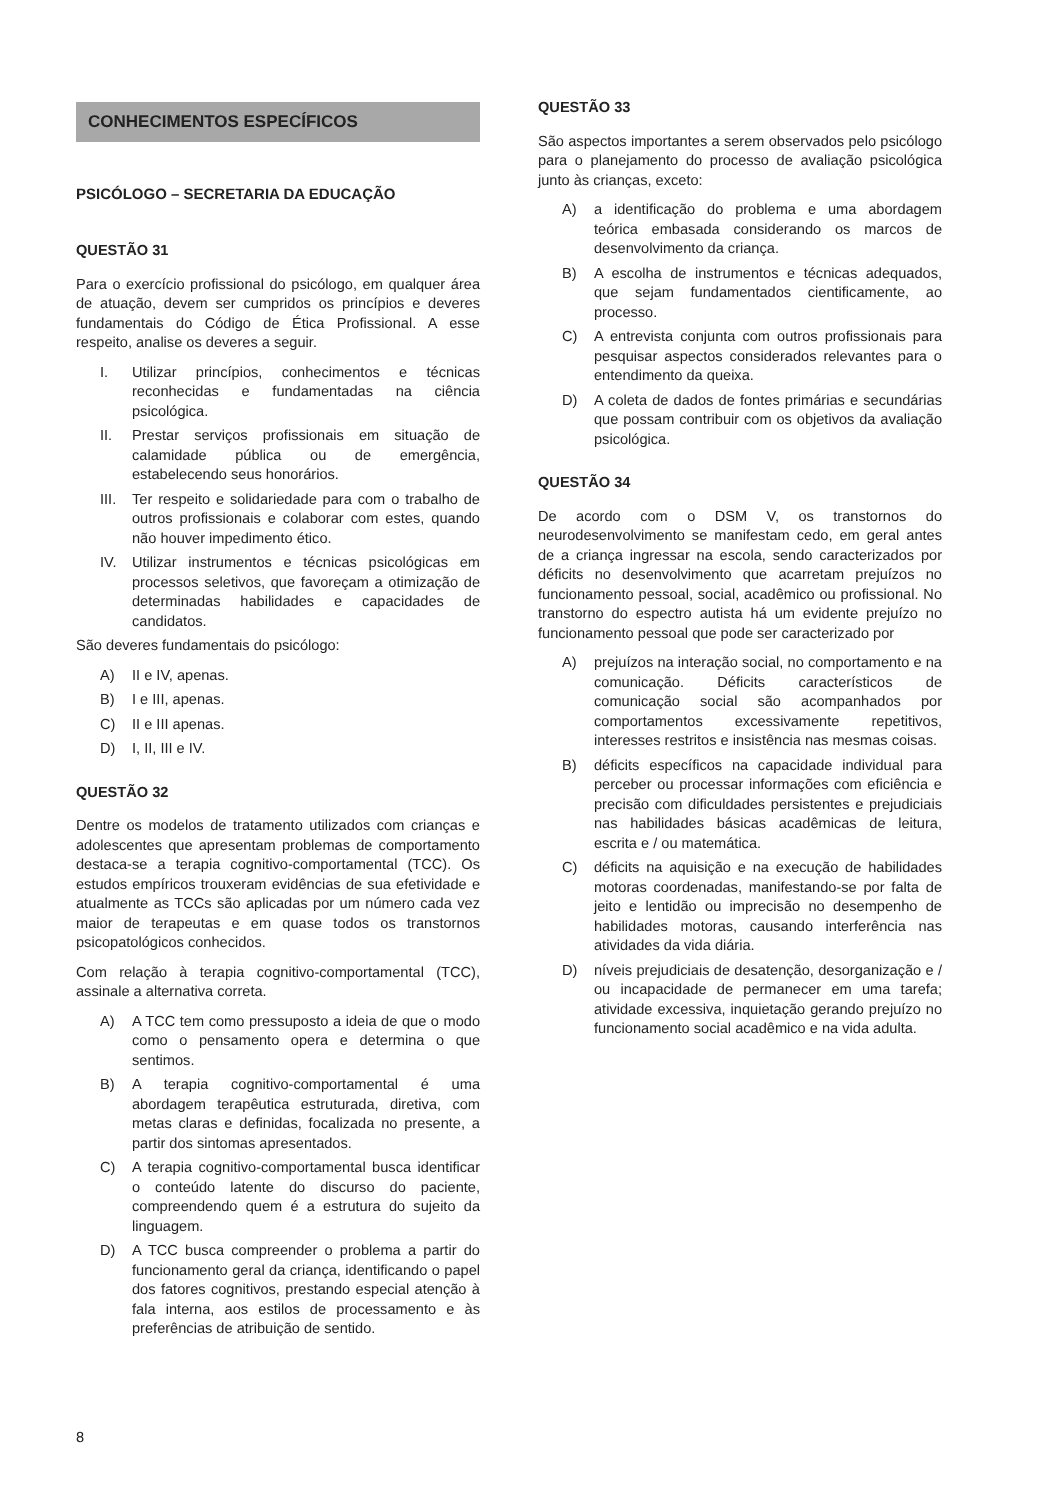CONHECIMENTOS ESPECÍFICOS
PSICÓLOGO – SECRETARIA DA EDUCAÇÃO
QUESTÃO 31
Para o exercício profissional do psicólogo, em qualquer área de atuação, devem ser cumpridos os princípios e deveres fundamentais do Código de Ética Profissional. A esse respeito, analise os deveres a seguir.
I. Utilizar princípios, conhecimentos e técnicas reconhecidas e fundamentadas na ciência psicológica.
II. Prestar serviços profissionais em situação de calamidade pública ou de emergência, estabelecendo seus honorários.
III. Ter respeito e solidariedade para com o trabalho de outros profissionais e colaborar com estes, quando não houver impedimento ético.
IV. Utilizar instrumentos e técnicas psicológicas em processos seletivos, que favoreçam a otimização de determinadas habilidades e capacidades de candidatos.
São deveres fundamentais do psicólogo:
A) II e IV, apenas.
B) I e III, apenas.
C) II e III apenas.
D) I, II, III e IV.
QUESTÃO 32
Dentre os modelos de tratamento utilizados com crianças e adolescentes que apresentam problemas de comportamento destaca-se a terapia cognitivo-comportamental (TCC). Os estudos empíricos trouxeram evidências de sua efetividade e atualmente as TCCs são aplicadas por um número cada vez maior de terapeutas e em quase todos os transtornos psicopatológicos conhecidos.
Com relação à terapia cognitivo-comportamental (TCC), assinale a alternativa correta.
A) A TCC tem como pressuposto a ideia de que o modo como o pensamento opera e determina o que sentimos.
B) A terapia cognitivo-comportamental é uma abordagem terapêutica estruturada, diretiva, com metas claras e definidas, focalizada no presente, a partir dos sintomas apresentados.
C) A terapia cognitivo-comportamental busca identificar o conteúdo latente do discurso do paciente, compreendendo quem é a estrutura do sujeito da linguagem.
D) A TCC busca compreender o problema a partir do funcionamento geral da criança, identificando o papel dos fatores cognitivos, prestando especial atenção à fala interna, aos estilos de processamento e às preferências de atribuição de sentido.
QUESTÃO 33
São aspectos importantes a serem observados pelo psicólogo para o planejamento do processo de avaliação psicológica junto às crianças, exceto:
A) a identificação do problema e uma abordagem teórica embasada considerando os marcos de desenvolvimento da criança.
B) A escolha de instrumentos e técnicas adequados, que sejam fundamentados cientificamente, ao processo.
C) A entrevista conjunta com outros profissionais para pesquisar aspectos considerados relevantes para o entendimento da queixa.
D) A coleta de dados de fontes primárias e secundárias que possam contribuir com os objetivos da avaliação psicológica.
QUESTÃO 34
De acordo com o DSM V, os transtornos do neurodesenvolvimento se manifestam cedo, em geral antes de a criança ingressar na escola, sendo caracterizados por déficits no desenvolvimento que acarretam prejuízos no funcionamento pessoal, social, acadêmico ou profissional. No transtorno do espectro autista há um evidente prejuízo no funcionamento pessoal que pode ser caracterizado por
A) prejuízos na interação social, no comportamento e na comunicação. Déficits característicos de comunicação social são acompanhados por comportamentos excessivamente repetitivos, interesses restritos e insistência nas mesmas coisas.
B) déficits específicos na capacidade individual para perceber ou processar informações com eficiência e precisão com dificuldades persistentes e prejudiciais nas habilidades básicas acadêmicas de leitura, escrita e / ou matemática.
C) déficits na aquisição e na execução de habilidades motoras coordenadas, manifestando-se por falta de jeito e lentidão ou imprecisão no desempenho de habilidades motoras, causando interferência nas atividades da vida diária.
D) níveis prejudiciais de desatenção, desorganização e / ou incapacidade de permanecer em uma tarefa; atividade excessiva, inquietação gerando prejuízo no funcionamento social acadêmico e na vida adulta.
8